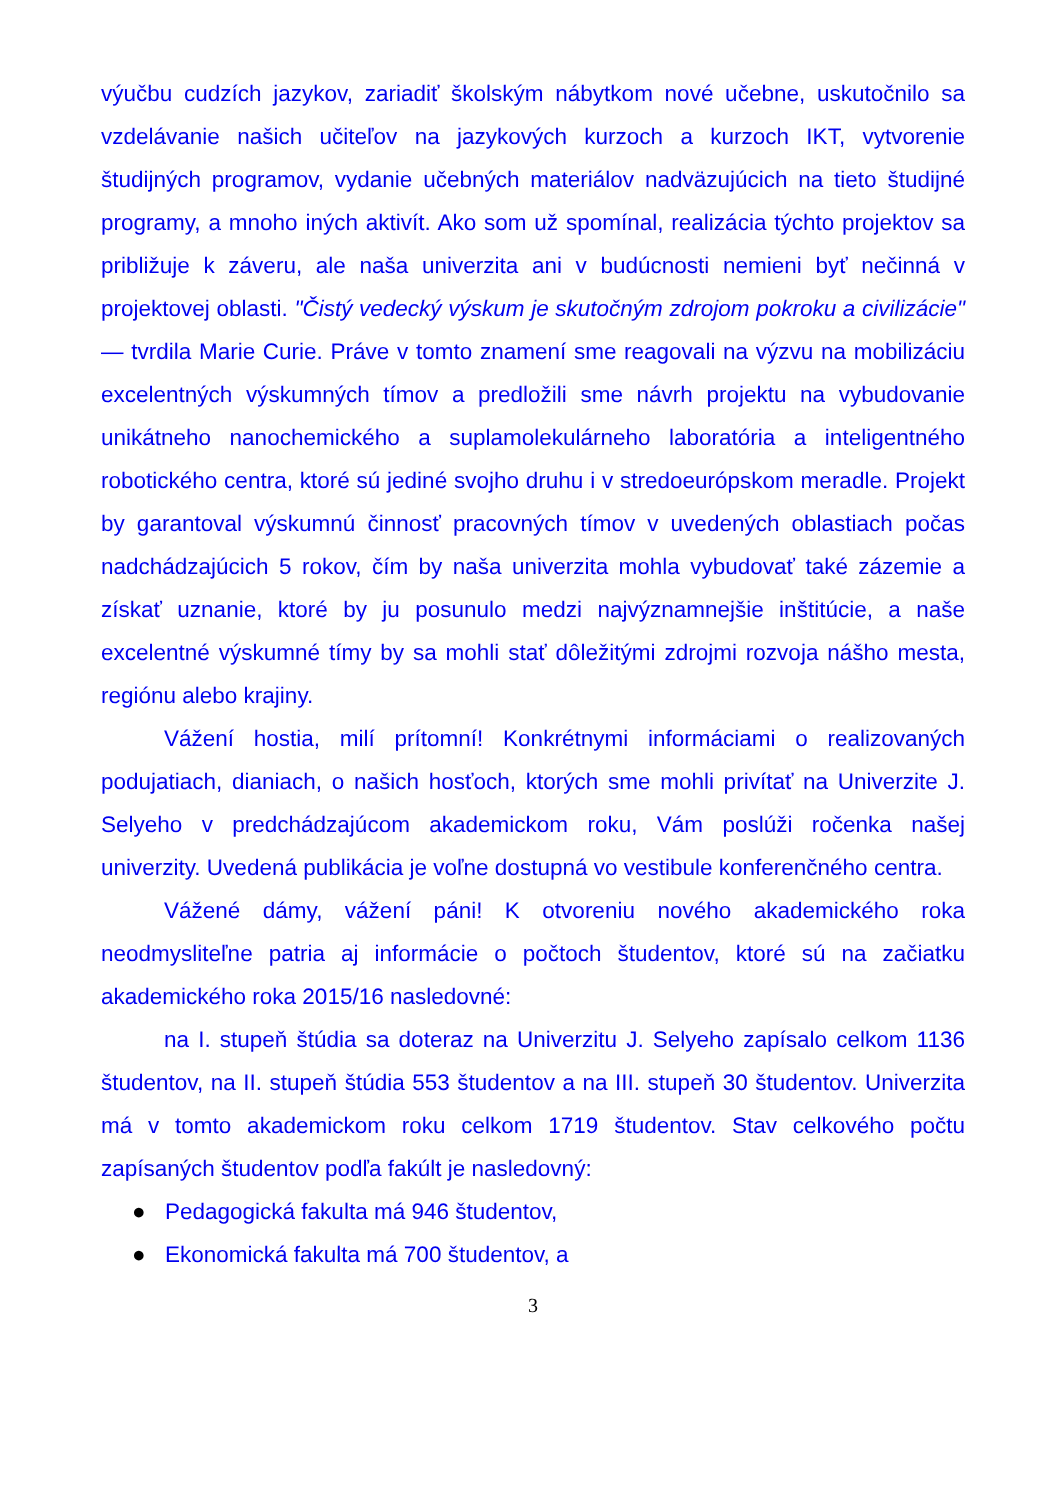výučbu cudzích jazykov, zariadiť školským nábytkom nové učebne, uskutočnilo sa vzdelávanie našich učiteľov na jazykových kurzoch a kurzoch IKT, vytvorenie študijných programov, vydanie učebných materiálov nadväzujúcich na tieto študijné programy, a mnoho iných aktivít. Ako som už spomínal, realizácia týchto projektov sa približuje k záveru, ale naša univerzita ani v budúcnosti nemieni byť nečinná v projektovej oblasti. "Čistý vedecký výskum je skutočným zdrojom pokroku a civilizácie" — tvrdila Marie Curie. Práve v tomto znamení sme reagovali na výzvu na mobilizáciu excelentných výskumných tímov a predložili sme návrh projektu na vybudovanie unikátneho nanochemického a suplamolekulárneho laboratória a inteligentného robotického centra, ktoré sú jediné svojho druhu i v stredoeurópskom meradle. Projekt by garantoval výskumnú činnosť pracovných tímov v uvedených oblastiach počas nadchádzajúcich 5 rokov, čím by naša univerzita mohla vybudovať také zázemie a získať uznanie, ktoré by ju posunulo medzi najvýznamnejšie inštitúcie, a naše excelentné výskumné tímy by sa mohli stať dôležitými zdrojmi rozvoja nášho mesta, regiónu alebo krajiny.
Vážení hostia, milí prítomní! Konkrétnymi informáciami o realizovaných podujatiach, dianiach, o našich hosťoch, ktorých sme mohli privítať na Univerzite J. Selyeho v predchádzajúcom akademickom roku, Vám poslúži ročenka našej univerzity. Uvedená publikácia je voľne dostupná vo vestibule konferenčného centra.
Vážené dámy, vážení páni! K otvoreniu nového akademického roka neodmysliteľne patria aj informácie o počtoch študentov, ktoré sú na začiatku akademického roka 2015/16 nasledovné:
na I. stupeň štúdia sa doteraz na Univerzitu J. Selyeho zapísalo celkom 1136 študentov, na II. stupeň štúdia 553 študentov a na III. stupeň 30 študentov. Univerzita má v tomto akademickom roku celkom 1719 študentov. Stav celkového počtu zapísaných študentov podľa fakúlt je nasledovný:
● Pedagogická fakulta má 946 študentov,
● Ekonomická fakulta má 700 študentov, a
3